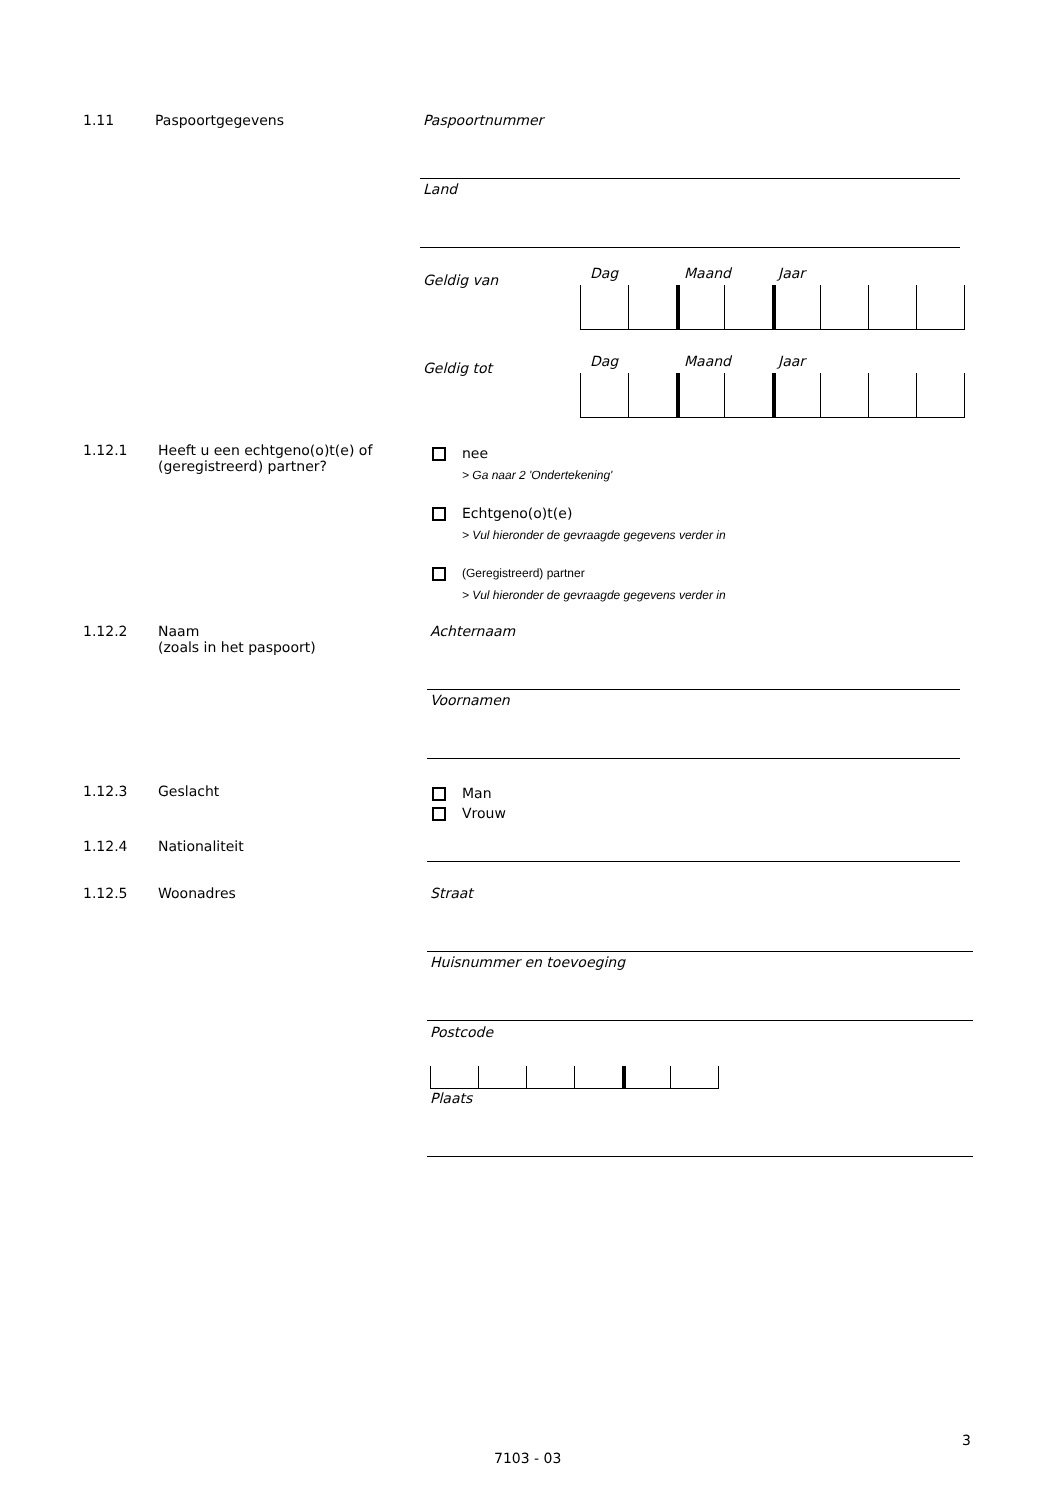1.11 Paspoortgegevens Paspoortnummer
Land
Geldig van Dag Maand Jaar
Geldig tot Dag Maand Jaar
1.12.1 Heeft u een echtgeno(o)t(e) of
(geregistreerd) partner?
nee
> Ga naar 2 'Ondertekening'
Echtgeno(o)t(e)
> Vul hieronder de gevraagde gegevens verder in
(Geregistreerd) partner
> Vul hieronder de gevraagde gegevens verder in
1.12.2 Naam
(zoals in het paspoort)
Achternaam
Voornamen
1.12.3 Geslacht
Man
Vrouw
1.12.4 Nationaliteit
1.12.5 Woonadres Straat
Huisnummer en toevoeging
Postcode
Plaats
3
7103 - 03